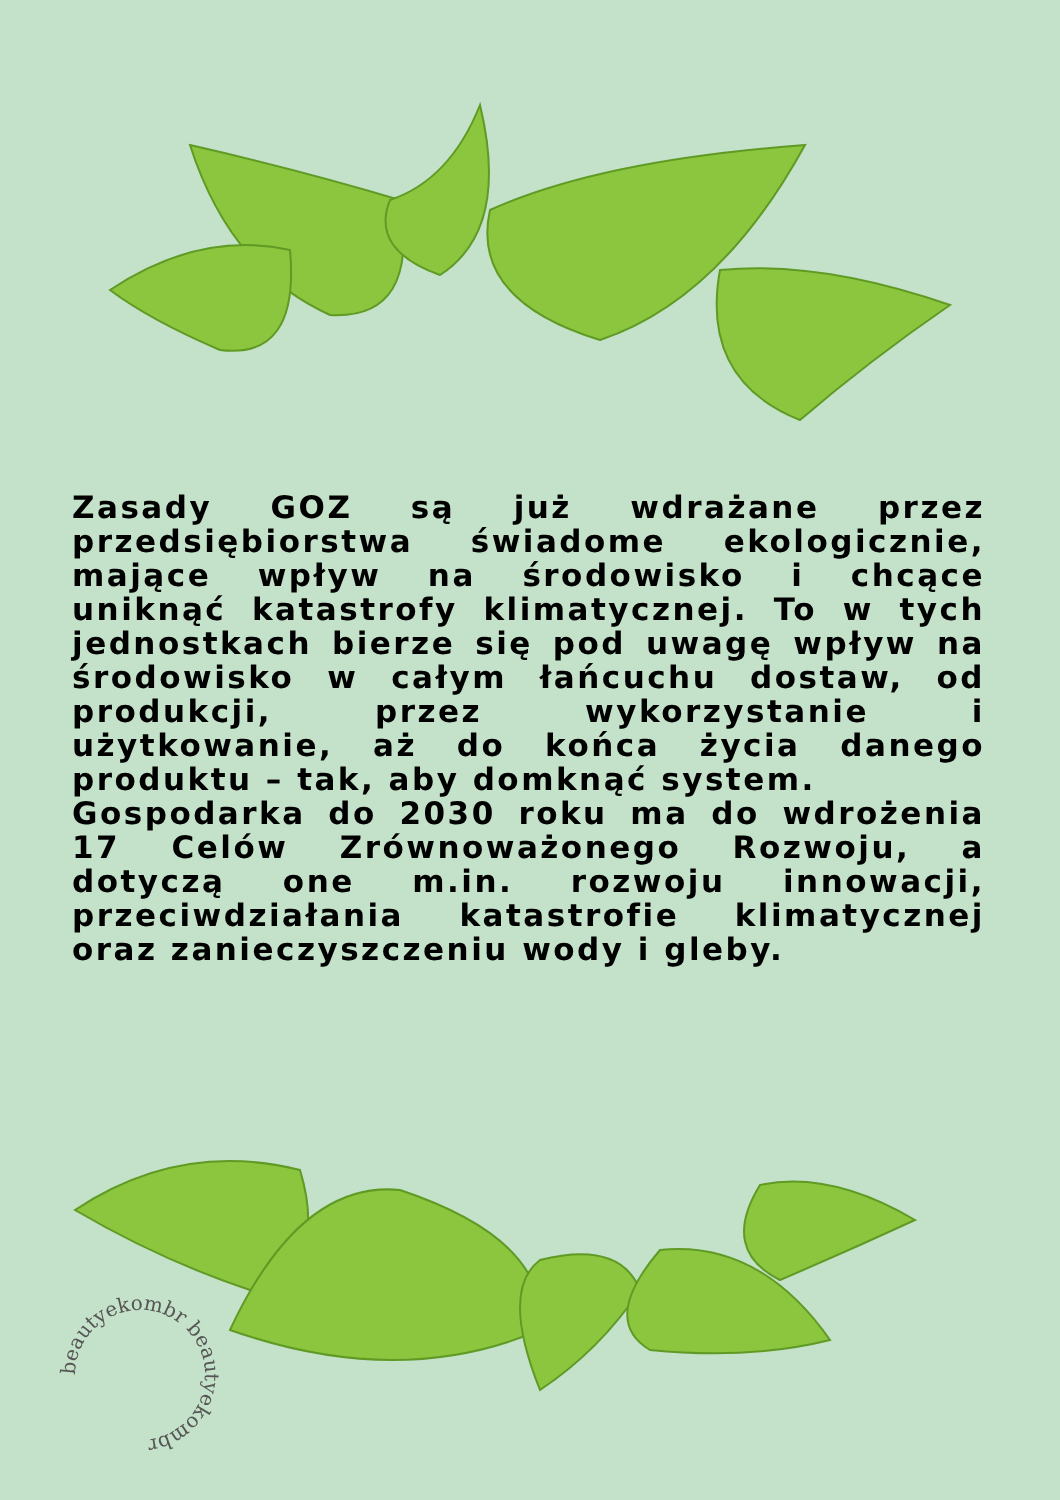Zasady GOZ są już wdrażane przez przedsiębiorstwa świadome ekologicznie, mające wpływ na środowisko i chcące uniknąć katastrofy klimatycznej. To w tych jednostkach bierze się pod uwagę wpływ na środowisko w całym łańcuchu dostaw, od produkcji, przez wykorzystanie i użytkowanie, aż do końca życia danego produktu – tak, aby domknąć system.
Gospodarka do 2030 roku ma do wdrożenia 17 Celów Zrównoważonego Rozwoju, a dotyczą one m.in. rozwoju innowacji, przeciwdziałania katastrofie klimatycznej oraz zanieczyszczeniu wody i gleby.
beautyekombr beautyekombr